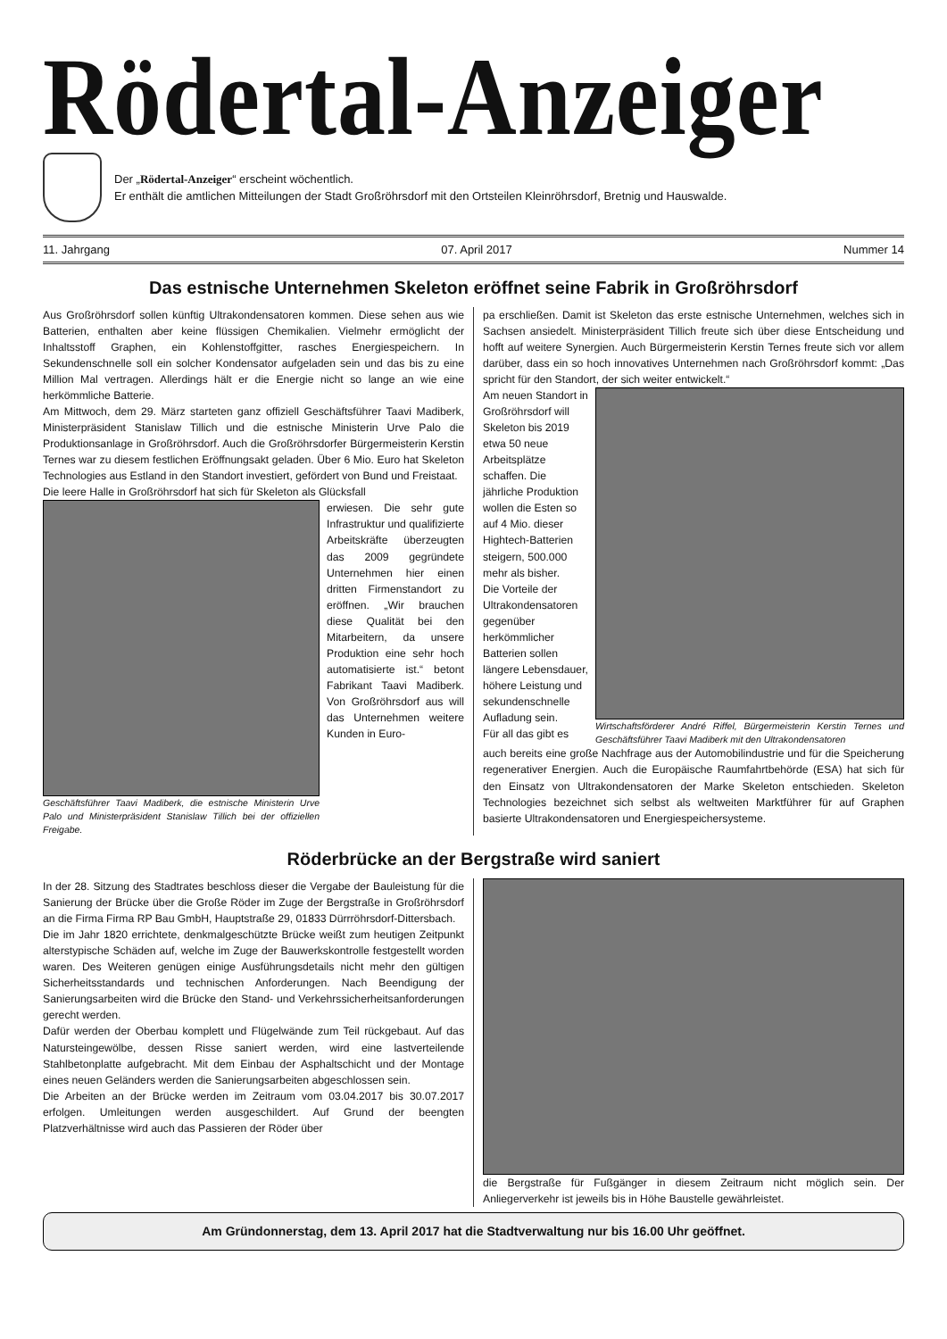Rödertal-Anzeiger
Der „Rödertal-Anzeiger“ erscheint wöchentlich.
Er enthält die amtlichen Mitteilungen der Stadt Großröhrsdorf mit den Ortsteilen Kleinröhrsdorf, Bretnig und Hauswalde.
11. Jahrgang 07. April 2017 Nummer 14
Das estnische Unternehmen Skeleton eröffnet seine Fabrik in Großröhrsdorf
Aus Großröhrsdorf sollen künftig Ultrakondensatoren kommen. Diese sehen aus wie Batterien, enthalten aber keine flüssigen Chemikalien. Vielmehr ermöglicht der Inhaltsstoff Graphen, ein Kohlenstoffgitter, rasches Energiespeichern. In Sekundenschnelle soll ein solcher Kondensator aufgeladen sein und das bis zu eine Million Mal vertragen. Allerdings hält er die Energie nicht so lange an wie eine herkömmliche Batterie.
Am Mittwoch, dem 29. März starteten ganz offiziell Geschäftsführer Taavi Madiberk, Ministerpräsident Stanislaw Tillich und die estnische Ministerin Urve Palo die Produktionsanlage in Großröhrsdorf. Auch die Großröhrsdorfer Bürgermeisterin Kerstin Ternes war zu diesem festlichen Eröffnungsakt geladen. Über 6 Mio. Euro hat Skeleton Technologies aus Estland in den Standort investiert, gefördert von Bund und Freistaat.
Die leere Halle in Großröhrsdorf hat sich für Skeleton als Glücksfall
Geschäftsführer Taavi Madiberk, die estnische Ministerin Urve Palo und Ministerpräsident Stanislaw Tillich bei der offiziellen Freigabe.
erwiesen. Die sehr gute Infrastruktur und qualifizierte Arbeitskräfte überzeugten das 2009 gegründete Unternehmen hier einen dritten Firmenstandort zu eröffnen. „Wir brauchen diese Qualität bei den Mitarbeitern, da unsere Produktion eine sehr hoch automatisierte ist.“ betont Fabrikant Taavi Madiberk. Von Großröhrsdorf aus will das Unternehmen weitere Kunden in Euro-
pa erschließen. Damit ist Skeleton das erste estnische Unternehmen, welches sich in Sachsen ansiedelt. Ministerpräsident Tillich freute sich über diese Entscheidung und hofft auf weitere Synergien. Auch Bürgermeisterin Kerstin Ternes freute sich vor allem darüber, dass ein so hoch innovatives Unternehmen nach Großröhrsdorf kommt: „Das spricht für den Standort, der sich weiter entwickelt.“
Am neuen Standort in Großröhrsdorf will Skeleton bis 2019 etwa 50 neue Arbeitsplätze schaffen. Die jährliche Produktion wollen die Esten so auf 4 Mio. dieser Hightech-Batterien steigern, 500.000 mehr als bisher.
Die Vorteile der Ultrakondensatoren gegenüber herkömmlicher Batterien sollen längere Lebensdauer, höhere Leistung und sekundenschnelle Aufladung sein.
Für all das gibt es
Wirtschaftsförderer André Riffel, Bürgermeisterin Kerstin Ternes und Geschäftsführer Taavi Madiberk mit den Ultrakondensatoren
auch bereits eine große Nachfrage aus der Automobilindustrie und für die Speicherung regenerativer Energien. Auch die Europäische Raumfahrtbehörde (ESA) hat sich für den Einsatz von Ultrakondensatoren der Marke Skeleton entschieden. Skeleton Technologies bezeichnet sich selbst als weltweiten Marktführer für auf Graphen basierte Ultrakondensatoren und Energiespeichersysteme.
Röderbrücke an der Bergstraße wird saniert
In der 28. Sitzung des Stadtrates beschloss dieser die Vergabe der Bauleistung für die Sanierung der Brücke über die Große Röder im Zuge der Bergstraße in Großröhrsdorf an die Firma Firma RP Bau GmbH, Hauptstraße 29, 01833 Dürrröhrsdorf-Dittersbach.
Die im Jahr 1820 errichtete, denkmalgeschützte Brücke weißt zum heutigen Zeitpunkt alterstypische Schäden auf, welche im Zuge der Bauwerkskontrolle festgestellt worden waren. Des Weiteren genügen einige Ausführungsdetails nicht mehr den gültigen Sicherheitsstandards und technischen Anforderungen. Nach Beendigung der Sanierungsarbeiten wird die Brücke den Stand- und Verkehrssicherheitsanforderungen gerecht werden.
Dafür werden der Oberbau komplett und Flügelwände zum Teil rückgebaut. Auf das Natursteingewölbe, dessen Risse saniert werden, wird eine lastverteilende Stahlbetonplatte aufgebracht. Mit dem Einbau der Asphaltschicht und der Montage eines neuen Geländers werden die Sanierungsarbeiten abgeschlossen sein.
Die Arbeiten an der Brücke werden im Zeitraum vom 03.04.2017 bis 30.07.2017 erfolgen. Umleitungen werden ausgeschildert. Auf Grund der beengten Platzverhältnisse wird auch das Passieren der Röder über
die Bergstraße für Fußgänger in diesem Zeitraum nicht möglich sein. Der Anliegerverkehr ist jeweils bis in Höhe Baustelle gewährleistet.
Am Gründonnerstag, dem 13. April 2017 hat die Stadtverwaltung nur bis 16.00 Uhr geöffnet.